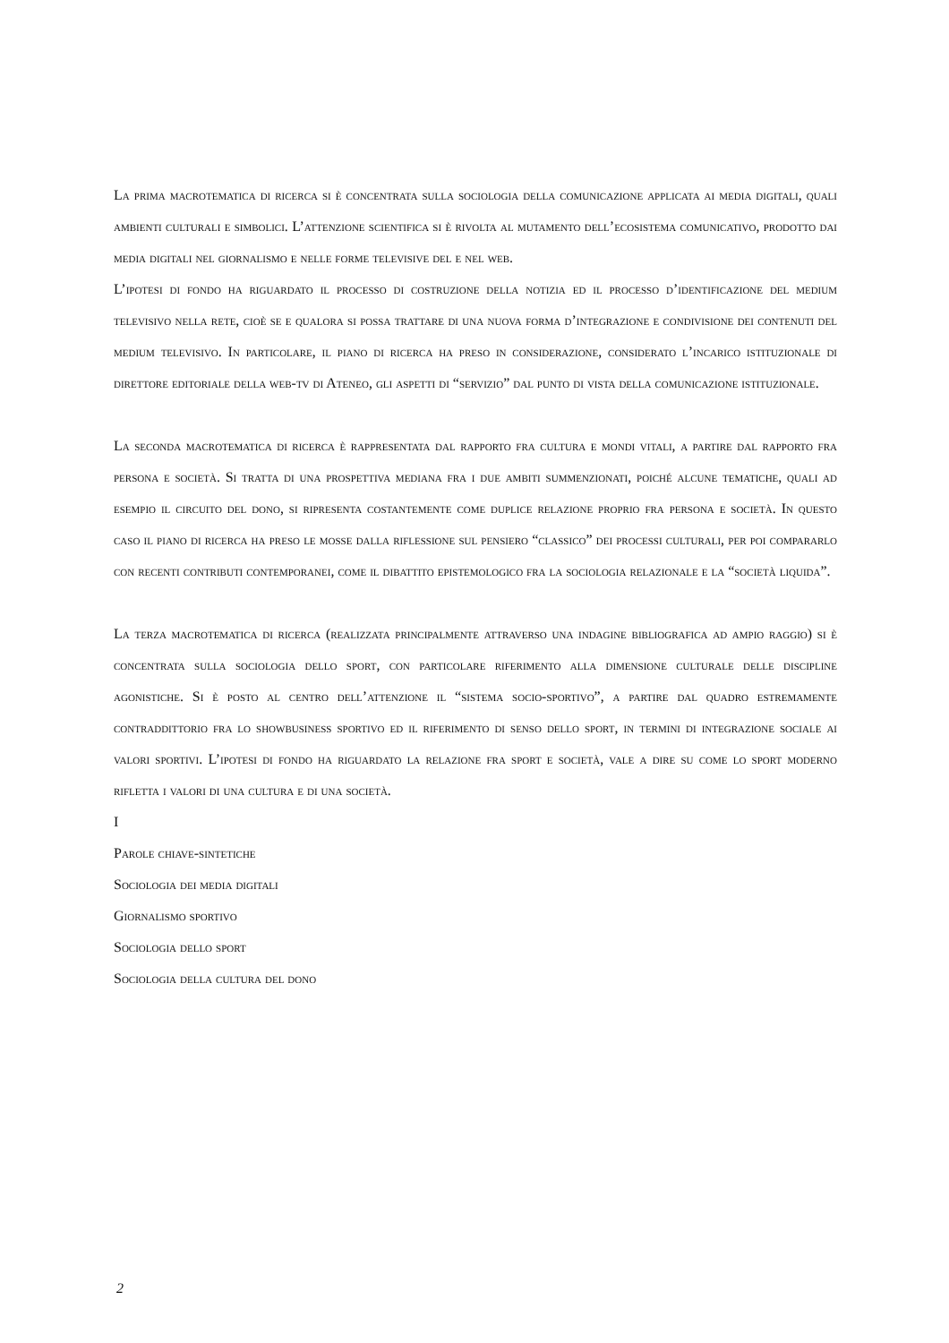La prima macrotematica di ricerca si è concentrata sulla sociologia della comunicazione applicata ai media digitali, quali ambienti culturali e simbolici. L’attenzione scientifica si è rivolta al mutamento dell’ecosistema comunicativo, prodotto dai media digitali nel giornalismo e nelle forme televisive del e nel web.
L’ipotesi di fondo ha riguardato il processo di costruzione della notizia ed il processo d’identificazione del medium televisivo nella rete, cioè se e qualora si possa trattare di una nuova forma d’integrazione e condivisione dei contenuti del medium televisivo. In particolare, il piano di ricerca ha preso in considerazione, considerato l’incarico istituzionale di direttore editoriale della web-tv di Ateneo, gli aspetti di “servizio” dal punto di vista della comunicazione istituzionale.
La seconda macrotematica di ricerca è rappresentata dal rapporto fra cultura e mondi vitali, a partire dal rapporto fra persona e società. Si tratta di una prospettiva mediana fra i due ambiti summenzionati, poiché alcune tematiche, quali ad esempio il circuito del dono, si ripresenta costantemente come duplice relazione proprio fra persona e società. In questo caso il piano di ricerca ha preso le mosse dalla riflessione sul pensiero “classico” dei processi culturali, per poi compararlo con recenti contributi contemporanei, come il dibattito epistemologico fra la sociologia relazionale e la “società liquida”.
La terza macrotematica di ricerca (realizzata principalmente attraverso una indagine bibliografica ad ampio raggio) si è concentrata sulla sociologia dello sport, con particolare riferimento alla dimensione culturale delle discipline agonistiche. Si è posto al centro dell’attenzione il “sistema socio-sportivo”, a partire dal quadro estremamente contraddittorio fra lo showbusiness sportivo ed il riferimento di senso dello sport, in termini di integrazione sociale ai valori sportivi. L’ipotesi di fondo ha riguardato la relazione fra sport e società, vale a dire su come lo sport moderno rifletta i valori di una cultura e di una società.
I
Parole chiave-sintetiche
Sociologia dei media digitali
Giornalismo sportivo
Sociologia dello sport
Sociologia della cultura del dono
2